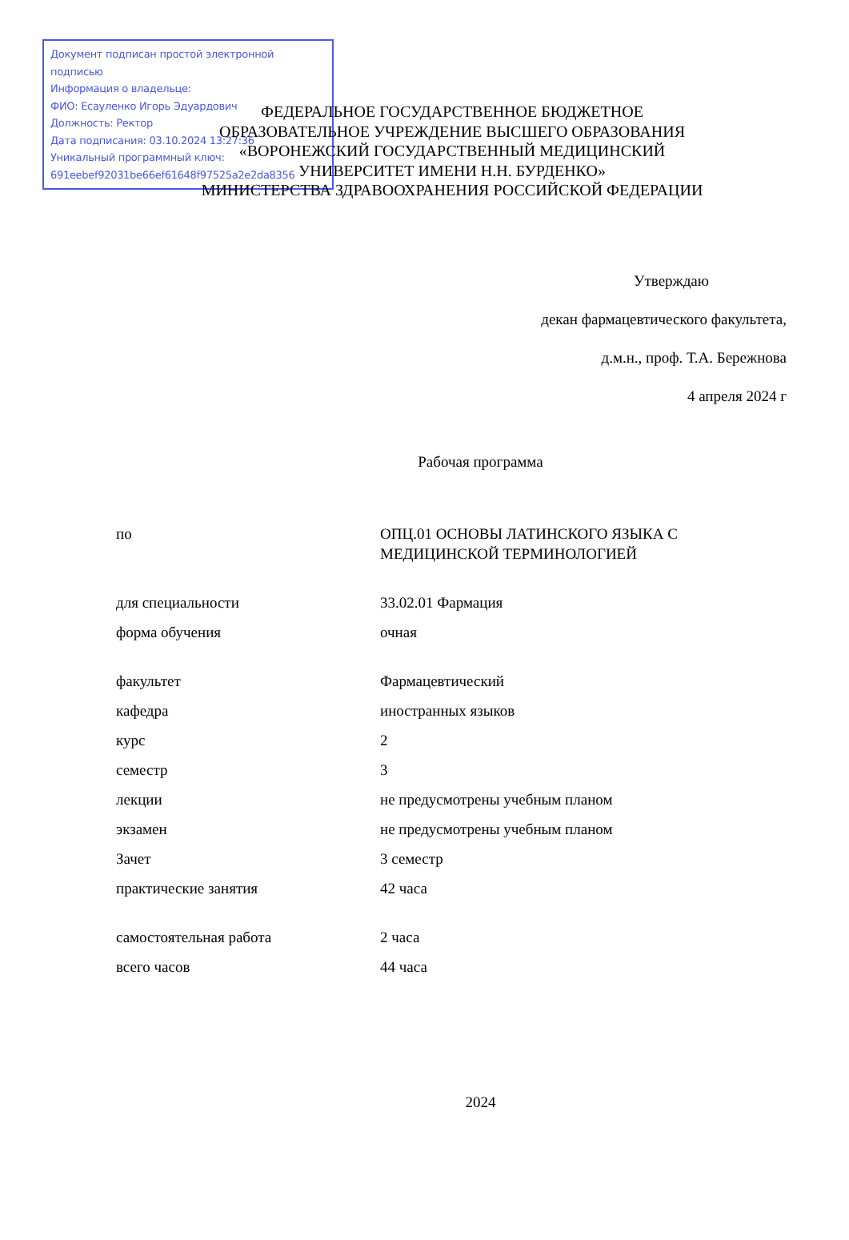Документ подписан простой электронной подписью
Информация о владельце:
ФИО: Есауленко Игорь Эдуардович
Должность: Ректор
Дата подписания: 03.10.2024 13:27:36
Уникальный программный ключ:
691eebef92031be66ef61648f97525a2e2da8356
ФЕДЕРАЛЬНОЕ ГОСУДАРСТВЕННОЕ БЮДЖЕТНОЕ
ОБРАЗОВАТЕЛЬНОЕ УЧРЕЖДЕНИЕ ВЫСШЕГО ОБРАЗОВАНИЯ
«ВОРОНЕЖСКИЙ ГОСУДАРСТВЕННЫЙ МЕДИЦИНСКИЙ
УНИВЕРСИТЕТ ИМЕНИ Н.Н. БУРДЕНКО»
МИНИСТЕРСТВА ЗДРАВООХРАНЕНИЯ РОССИЙСКОЙ ФЕДЕРАЦИИ
Утверждаю
декан фармацевтического факультета,
д.м.н., проф. Т.А. Бережнова
4 апреля 2024 г
Рабочая программа
| по | ОПЦ.01 ОСНОВЫ ЛАТИНСКОГО ЯЗЫКА С МЕДИЦИНСКОЙ ТЕРМИНОЛОГИЕЙ |
| для специальности | 33.02.01 Фармация |
| форма обучения | очная |
| факультет | Фармацевтический |
| кафедра | иностранных языков |
| курс | 2 |
| семестр | 3 |
| лекции | не предусмотрены учебным планом |
| экзамен | не предусмотрены учебным планом |
| Зачет | 3 семестр |
| практические занятия | 42 часа |
| самостоятельная работа | 2 часа |
| всего часов | 44 часа |
2024